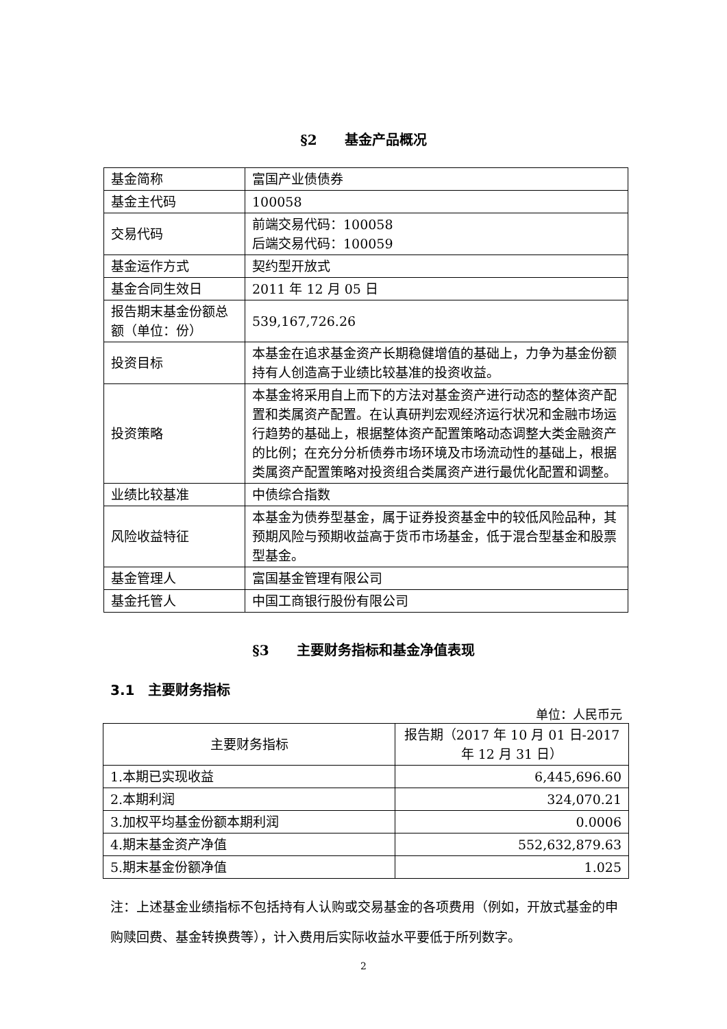§2　　基金产品概况
| 基金简称 | 富国产业债债券 |
| 基金主代码 | 100058 |
| 交易代码 | 前端交易代码：100058 后端交易代码：100059 |
| 基金运作方式 | 契约型开放式 |
| 基金合同生效日 | 2011 年 12 月 05 日 |
| 报告期末基金份额总额（单位：份） | 539,167,726.26 |
| 投资目标 | 本基金在追求基金资产长期稳健增值的基础上，力争为基金份额持有人创造高于业绩比较基准的投资收益。 |
| 投资策略 | 本基金将采用自上而下的方法对基金资产进行动态的整体资产配置和类属资产配置。在认真研判宏观经济运行状况和金融市场运行趋势的基础上，根据整体资产配置策略动态调整大类金融资产的比例；在充分分析债券市场环境及市场流动性的基础上，根据类属资产配置策略对投资组合类属资产进行最优化配置和调整。 |
| 业绩比较基准 | 中债综合指数 |
| 风险收益特征 | 本基金为债券型基金，属于证券投资基金中的较低风险品种，其预期风险与预期收益高于货币市场基金，低于混合型基金和股票型基金。 |
| 基金管理人 | 富国基金管理有限公司 |
| 基金托管人 | 中国工商银行股份有限公司 |
§3　　主要财务指标和基金净值表现
3.1　主要财务指标
单位：人民币元
| 主要财务指标 | 报告期（2017 年 10 月 01 日-2017 年 12 月 31 日） |
| --- | --- |
| 1.本期已实现收益 | 6,445,696.60 |
| 2.本期利润 | 324,070.21 |
| 3.加权平均基金份额本期利润 | 0.0006 |
| 4.期末基金资产净值 | 552,632,879.63 |
| 5.期末基金份额净值 | 1.025 |
注：上述基金业绩指标不包括持有人认购或交易基金的各项费用（例如，开放式基金的申购赎回费、基金转换费等），计入费用后实际收益水平要低于所列数字。
2